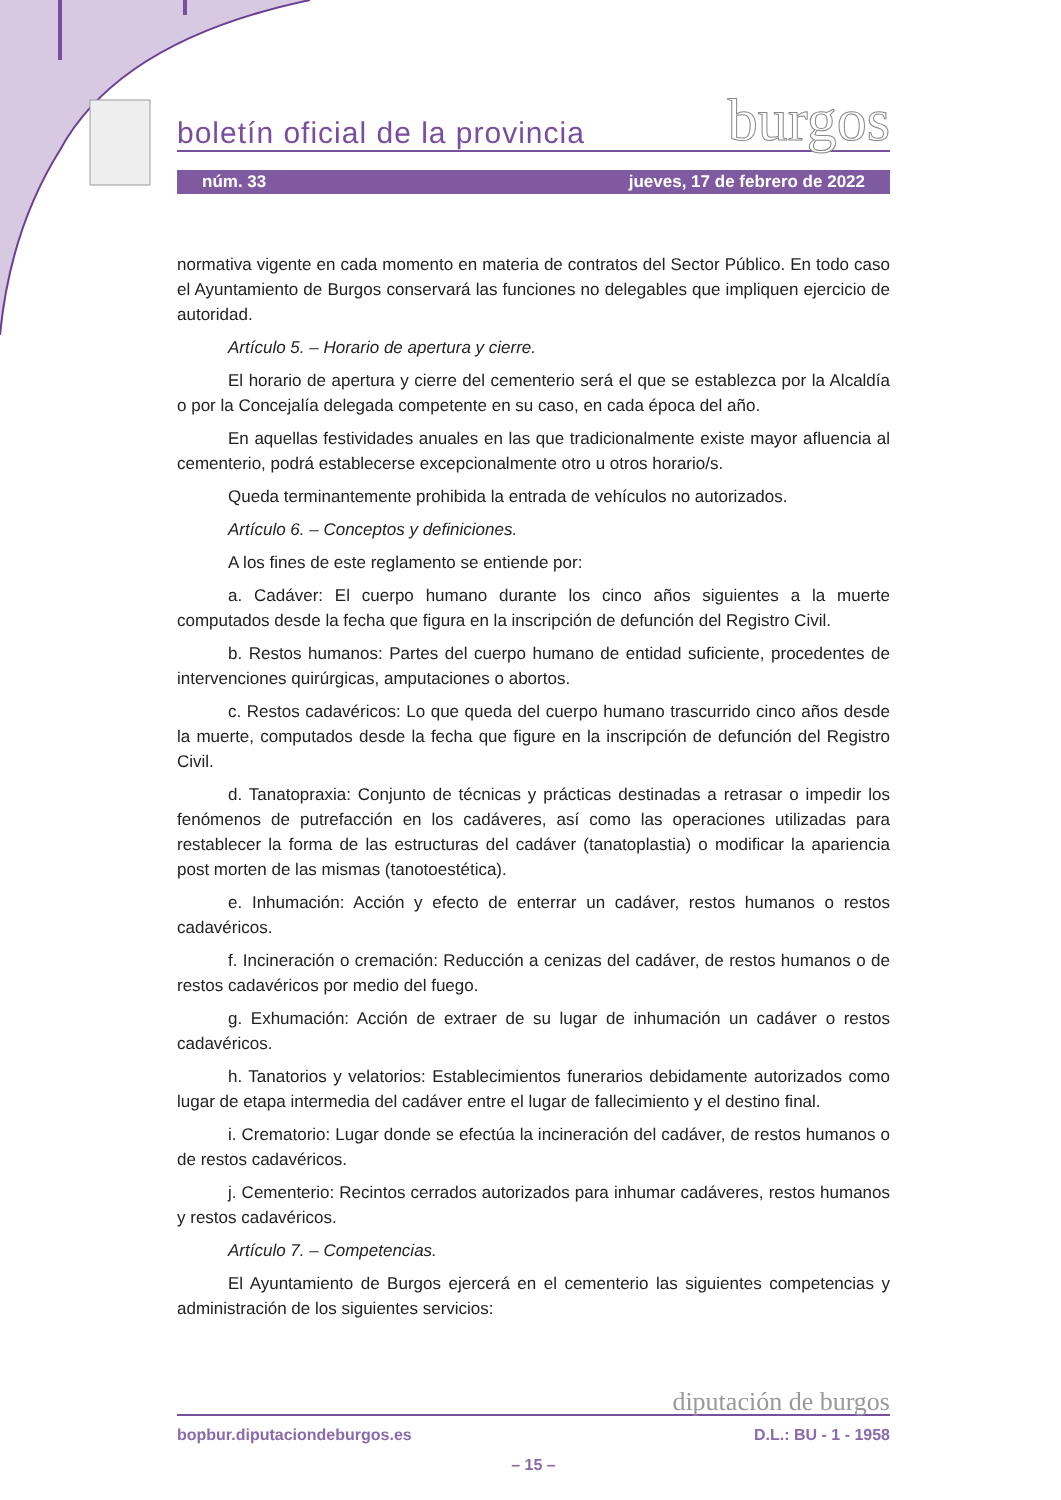boletín oficial de la provincia burgos
núm. 33 jueves, 17 de febrero de 2022
normativa vigente en cada momento en materia de contratos del Sector Público. En todo caso el Ayuntamiento de Burgos conservará las funciones no delegables que impliquen ejercicio de autoridad.
Artículo 5. – Horario de apertura y cierre.
El horario de apertura y cierre del cementerio será el que se establezca por la Alcaldía o por la Concejalía delegada competente en su caso, en cada época del año.
En aquellas festividades anuales en las que tradicionalmente existe mayor afluencia al cementerio, podrá establecerse excepcionalmente otro u otros horario/s.
Queda terminantemente prohibida la entrada de vehículos no autorizados.
Artículo 6. – Conceptos y definiciones.
A los fines de este reglamento se entiende por:
a. Cadáver: El cuerpo humano durante los cinco años siguientes a la muerte computados desde la fecha que figura en la inscripción de defunción del Registro Civil.
b. Restos humanos: Partes del cuerpo humano de entidad suficiente, procedentes de intervenciones quirúrgicas, amputaciones o abortos.
c. Restos cadavéricos: Lo que queda del cuerpo humano trascurrido cinco años desde la muerte, computados desde la fecha que figure en la inscripción de defunción del Registro Civil.
d. Tanatopraxia: Conjunto de técnicas y prácticas destinadas a retrasar o impedir los fenómenos de putrefacción en los cadáveres, así como las operaciones utilizadas para restablecer la forma de las estructuras del cadáver (tanatoplastia) o modificar la apariencia post morten de las mismas (tanotoestética).
e. Inhumación: Acción y efecto de enterrar un cadáver, restos humanos o restos cadavéricos.
f. Incineración o cremación: Reducción a cenizas del cadáver, de restos humanos o de restos cadavéricos por medio del fuego.
g. Exhumación: Acción de extraer de su lugar de inhumación un cadáver o restos cadavéricos.
h. Tanatorios y velatorios: Establecimientos funerarios debidamente autorizados como lugar de etapa intermedia del cadáver entre el lugar de fallecimiento y el destino final.
i. Crematorio: Lugar donde se efectúa la incineración del cadáver, de restos humanos o de restos cadavéricos.
j. Cementerio: Recintos cerrados autorizados para inhumar cadáveres, restos humanos y restos cadavéricos.
Artículo 7. – Competencias.
El Ayuntamiento de Burgos ejercerá en el cementerio las siguientes competencias y administración de los siguientes servicios:
diputación de burgos
bopbur.diputaciondeburgos.es D.L.: BU - 1 - 1958
– 15 –